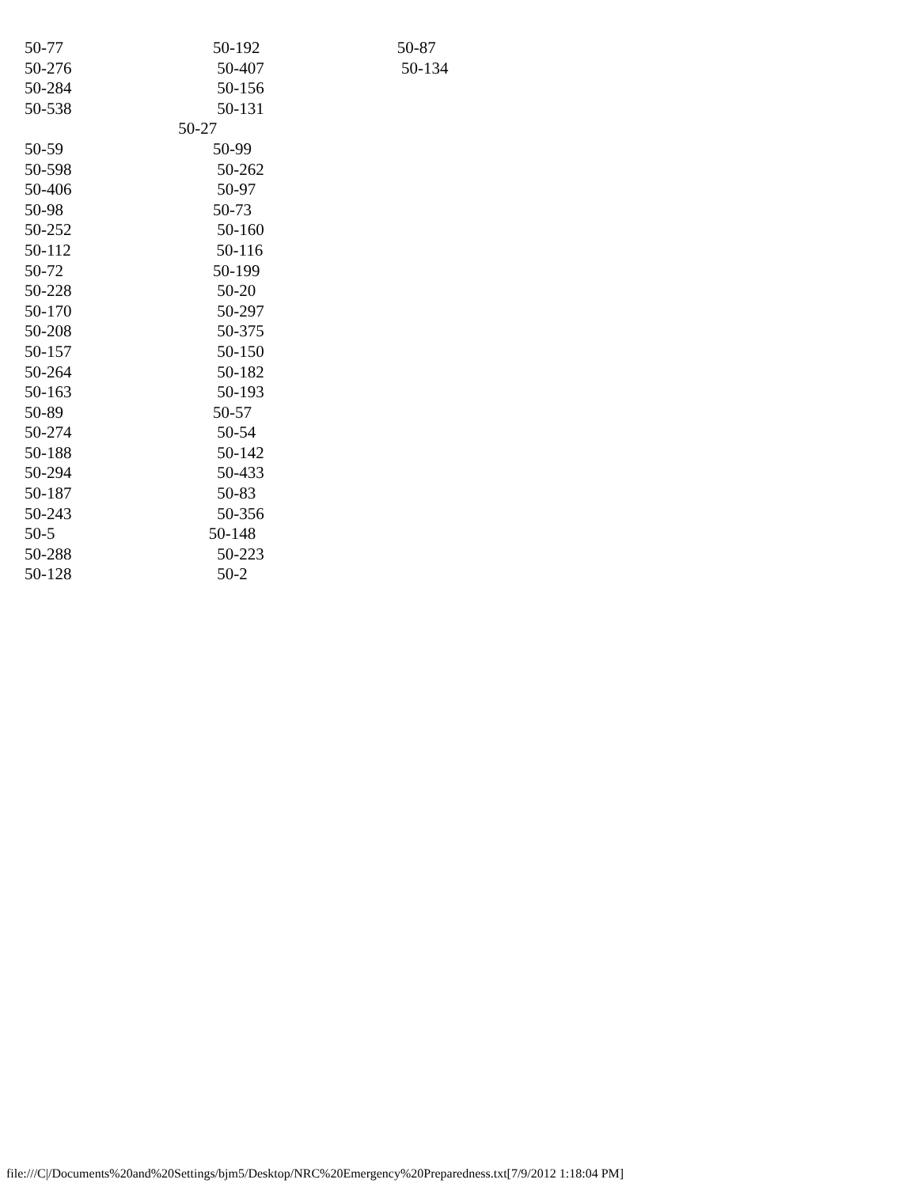50-77                                    50-192                                 50-87
50-276                                   50-407                                 50-134
50-284                                   50-156
50-538                                   50-131
                                     50-27
50-59                                    50-99
50-598                                   50-262
50-406                                   50-97
50-98                                    50-73
50-252                                   50-160
50-112                                   50-116
50-72                                    50-199
50-228                                   50-20
50-170                                   50-297
50-208                                   50-375
50-157                                   50-150
50-264                                   50-182
50-163                                   50-193
50-89                                    50-57
50-274                                   50-54
50-188                                   50-142
50-294                                   50-433
50-187                                   50-83
50-243                                   50-356
50-5                                     50-148
50-288                                   50-223
50-128                                   50-2
file:///C|/Documents%20and%20Settings/bjm5/Desktop/NRC%20Emergency%20Preparedness.txt[7/9/2012 1:18:04 PM]